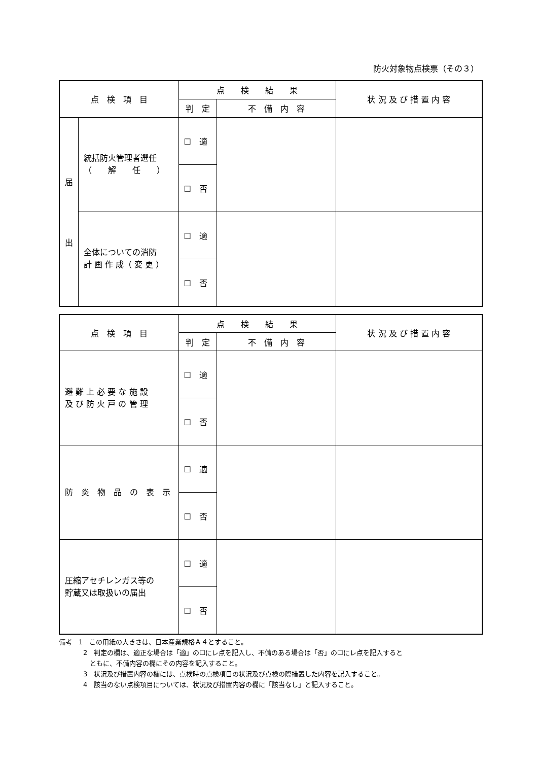防火対象物点検票（その３）
| 点 検 項 目 | | 点 検 結 果 | | 状 況 及 び 措 置 内 容 |
| --- | --- | --- | --- | --- |
| | | 判 定 | 不 備 内 容 | |
| 届 出 | 統括防火管理者選任 （ 解 任 ） | ☐ 適 | | |
| | | ☐ 否 | | |
| | 全体についての消防 計 画 作 成（ 変 更 ） | ☐ 適 | | |
| | | ☐ 否 | | |
| 点 検 項 目 | 点 検 結 果 | | 状 況 及 び 措 置 内 容 |
| --- | --- | --- | --- |
| | 判 定 | 不 備 内 容 | |
| 避 難 上 必 要 な 施 設 及 び 防 火 戸 の 管 理 | ☐ 適 | | |
| | ☐ 否 | | |
| 防 炎 物 品 の 表 示 | ☐ 適 | | |
| | ☐ 否 | | |
| 圧縮アセチレンガス等の 貯蔵又は取扱いの届出 | ☐ 適 | | |
| | ☐ 否 | | |
備考　1　この用紙の大きさは、日本産業規格Ａ４とすること。
2　判定の欄は、適正な場合は「適」の☐にレ点を記入し、不備のある場合は「否」の☐にレ点を記入すると
　ともに、不備内容の欄にその内容を記入すること。
3　状況及び措置内容の欄には、点検時の点検項目の状況及び点検の際措置した内容を記入すること。
4　該当のない点検項目については、状況及び措置内容の欄に「該当なし」と記入すること。